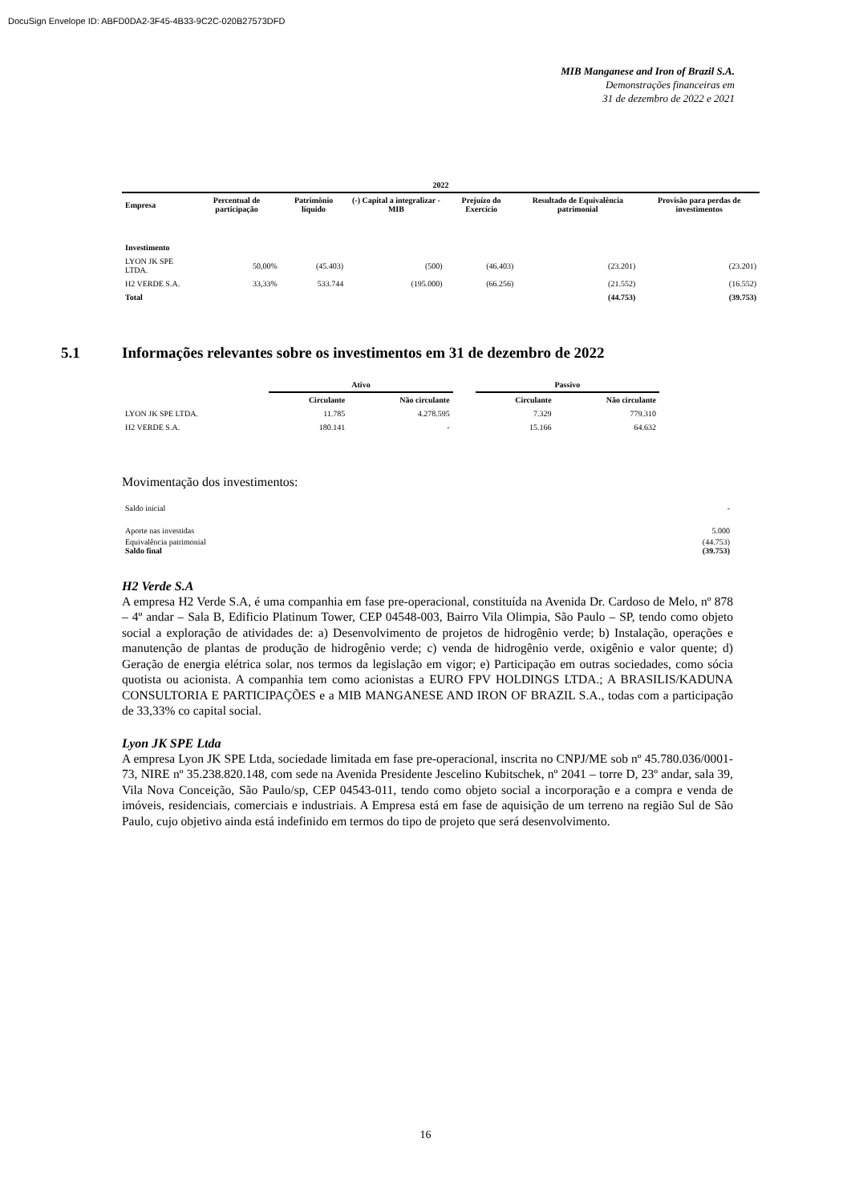DocuSign Envelope ID: ABFD0DA2-3F45-4B33-9C2C-020B27573DFD
MIB Manganese and Iron of Brazil S.A.
Demonstrações financeiras em
31 de dezembro de 2022 e 2021
| 2022 | | | | | | |
| --- | --- | --- | --- | --- | --- | --- |
| Empresa | Percentual de participação | Patrimônio líquido | (-) Capital a integralizar - MIB | Prejuízo do Exercício | Resultado de Equivalência patrimonial | Provisão para perdas de investimentos |
| Investimento | | | | | | |
| LYON JK SPE LTDA. | 50,00% | (45.403) | (500) | (46.403) | (23.201) | (23.201) |
| H2 VERDE S.A. | 33,33% | 533.744 | (195.000) | (66.256) | (21.552) | (16.552) |
| Total | | | | | (44.753) | (39.753) |
5.1 Informações relevantes sobre os investimentos em 31 de dezembro de 2022
| | Ativo | | | Passivo | |
| | Circulante | Não circulante | | Circulante | Não circulante |
| LYON JK SPE LTDA. | 11.785 | 4.278.595 | | 7.329 | 779.310 |
| H2 VERDE S.A. | 180.141 | - | | 15.166 | 64.632 |
Movimentação dos investimentos:
| Saldo inicial | - |
| Aporte nas investidas | 5.000 |
| Equivalência patrimonial | (44.753) |
| Saldo final | (39.753) |
H2 Verde S.A
A empresa H2 Verde S.A, é uma companhia em fase pre-operacional, constituída na Avenida Dr. Cardoso de Melo, nº 878 – 4º andar – Sala B, Edificio Platinum Tower, CEP 04548-003, Bairro Vila Olimpia, São Paulo – SP, tendo como objeto social a exploração de atividades de: a) Desenvolvimento de projetos de hidrogênio verde; b) Instalação, operações e manutenção de plantas de produção de hidrogênio verde; c) venda de hidrogênio verde, oxigênio e valor quente; d) Geração de energia elétrica solar, nos termos da legislação em vigor; e) Participação em outras sociedades, como sócia quotista ou acionista. A companhia tem como acionistas a EURO FPV HOLDINGS LTDA.; A BRASILIS/KADUNA CONSULTORIA E PARTICIPAÇÕES e a MIB MANGANESE AND IRON OF BRAZIL S.A., todas com a participação de 33,33% co capital social.
Lyon JK SPE Ltda
A empresa Lyon JK SPE Ltda, sociedade limitada em fase pre-operacional, inscrita no CNPJ/ME sob nº 45.780.036/0001-73, NIRE nº 35.238.820.148, com sede na Avenida Presidente Jescelino Kubitschek, nº 2041 – torre D, 23º andar, sala 39, Vila Nova Conceição, São Paulo/sp, CEP 04543-011, tendo como objeto social a incorporação e a compra e venda de imóveis, residenciais, comerciais e industriais. A Empresa está em fase de aquisição de um terreno na região Sul de São Paulo, cujo objetivo ainda está indefinido em termos do tipo de projeto que será desenvolvimento.
16